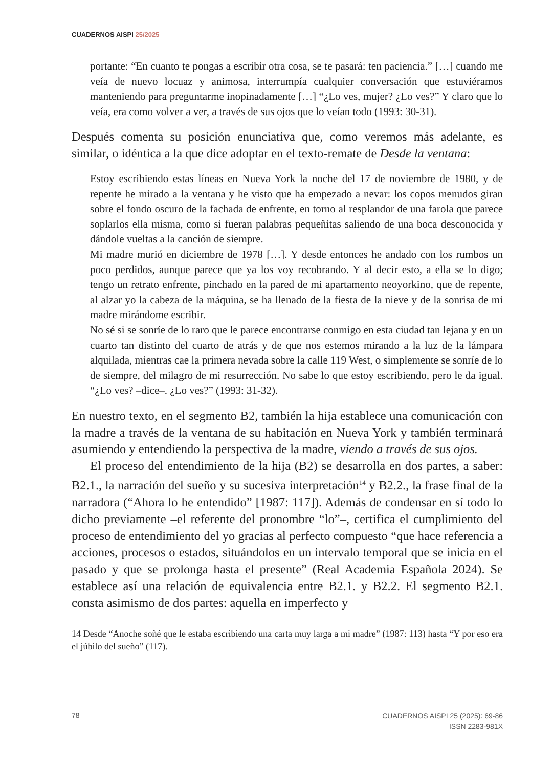CUADERNOS AISPI 25/2025
portante: “En cuanto te pongas a escribir otra cosa, se te pasará: ten paciencia.” […] cuando me veía de nuevo locuaz y animosa, interrumpía cualquier conversación que estuviéramos manteniendo para preguntarme inopinadamente […] “¿Lo ves, mujer? ¿Lo ves?” Y claro que lo veía, era como volver a ver, a través de sus ojos que lo veían todo (1993: 30-31).
Después comenta su posición enunciativa que, como veremos más adelante, es similar, o idéntica a la que dice adoptar en el texto-remate de Desde la ventana:
Estoy escribiendo estas líneas en Nueva York la noche del 17 de noviembre de 1980, y de repente he mirado a la ventana y he visto que ha empezado a nevar: los copos menudos giran sobre el fondo oscuro de la fachada de enfrente, en torno al resplandor de una farola que parece soplarlos ella misma, como si fueran palabras pequeñitas saliendo de una boca desconocida y dándole vueltas a la canción de siempre.
Mi madre murió en diciembre de 1978 […]. Y desde entonces he andado con los rumbos un poco perdidos, aunque parece que ya los voy recobrando. Y al decir esto, a ella se lo digo; tengo un retrato enfrente, pinchado en la pared de mi apartamento neoyorkino, que de repente, al alzar yo la cabeza de la máquina, se ha llenado de la fiesta de la nieve y de la sonrisa de mi madre mirándome escribir.
No sé si se sonríe de lo raro que le parece encontrarse conmigo en esta ciudad tan lejana y en un cuarto tan distinto del cuarto de atrás y de que nos estemos mirando a la luz de la lámpara alquilada, mientras cae la primera nevada sobre la calle 119 West, o simplemente se sonríe de lo de siempre, del milagro de mi resurrección. No sabe lo que estoy escribiendo, pero le da igual. “¿Lo ves? –dice–. ¿Lo ves?” (1993: 31-32).
En nuestro texto, en el segmento B2, también la hija establece una comunicación con la madre a través de la ventana de su habitación en Nueva York y también terminará asumiendo y entendiendo la perspectiva de la madre, viendo a través de sus ojos.
El proceso del entendimiento de la hija (B2) se desarrolla en dos partes, a saber: B2.1., la narración del sueño y su sucesiva interpretación<sup>14</sup> y B2.2., la frase final de la narradora (“Ahora lo he entendido” [1987: 117]). Además de condensar en sí todo lo dicho previamente –el referente del pronombre “lo”–, certifica el cumplimiento del proceso de entendimiento del yo gracias al perfecto compuesto “que hace referencia a acciones, procesos o estados, situándolos en un intervalo temporal que se inicia en el pasado y que se prolonga hasta el presente” (Real Academia Española 2024). Se establece así una relación de equivalencia entre B2.1. y B2.2. El segmento B2.1. consta asimismo de dos partes: aquella en imperfecto y
14 Desde “Anoche soñé que le estaba escribiendo una carta muy larga a mi madre” (1987: 113) hasta “Y por eso era el júbilo del sueño” (117).
78
CUADERNOS AISPI 25 (2025): 69-86
ISSN 2283-981X